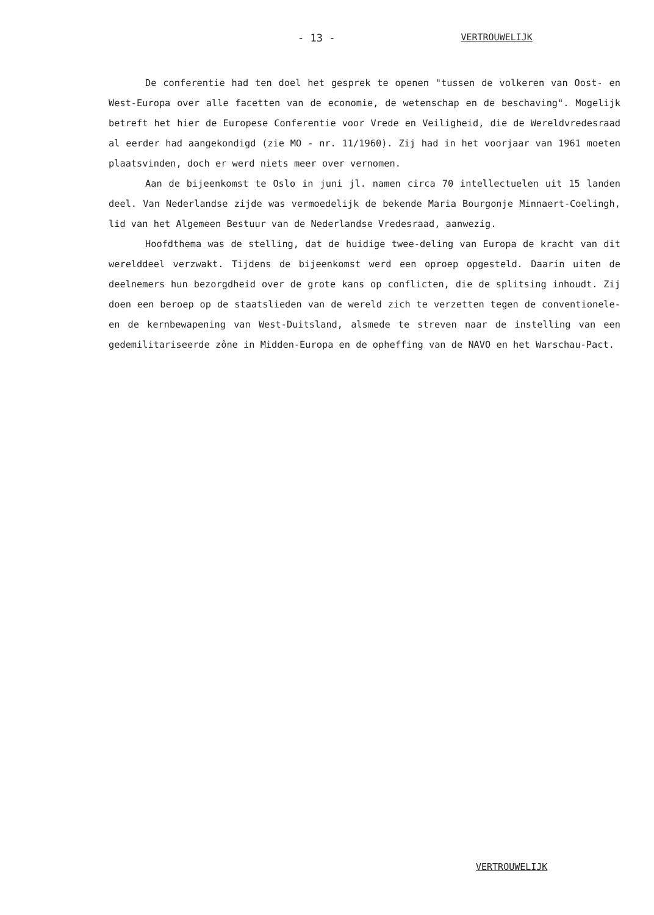- 13 - VERTROUWELIJK
De conferentie had ten doel het gesprek te openen "tussen de volkeren van Oost- en West-Europa over alle facetten van de economie, de wetenschap en de beschaving". Mogelijk betreft het hier de Europese Conferentie voor Vrede en Veiligheid, die de Wereldvredesraad al eerder had aangekondigd (zie MO - nr. 11/1960). Zij had in het voorjaar van 1961 moeten plaatsvinden, doch er werd niets meer over vernomen.
Aan de bijeenkomst te Oslo in juni jl. namen circa 70 intellectuelen uit 15 landen deel. Van Nederlandse zijde was vermoedelijk de bekende Maria Bourgonje Minnaert-Coelingh, lid van het Algemeen Bestuur van de Nederlandse Vredesraad, aanwezig.
Hoofdthema was de stelling, dat de huidige twee-deling van Europa de kracht van dit werelddeel verzwakt. Tijdens de bijeenkomst werd een oproep opgesteld. Daarin uiten de deelnemers hun bezorgdheid over de grote kans op conflicten, die de splitsing inhoudt. Zij doen een beroep op de staatslieden van de wereld zich te verzetten tegen de conventionele- en de kernbewapening van West-Duitsland, alsmede te streven naar de instelling van een gedemilitariseerde zône in Midden-Europa en de opheffing van de NAVO en het Warschau-Pact.
VERTROUWELIJK